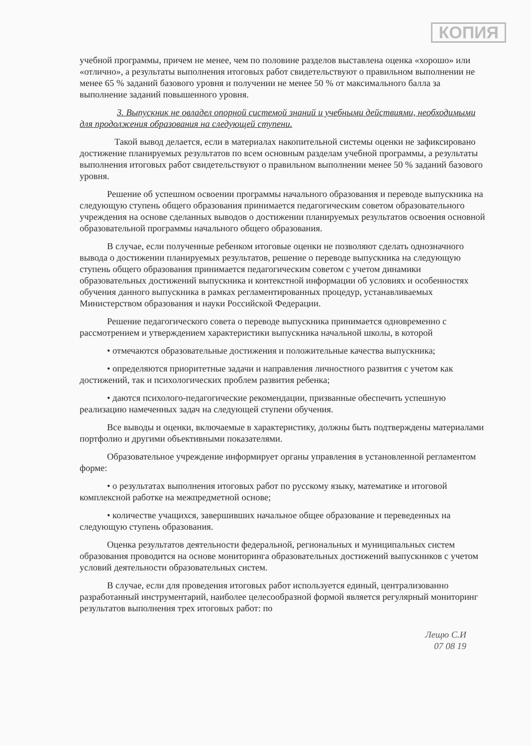КОПИЯ
учебной программы, причем не менее, чем по половине разделов выставлена оценка «хорошо» или «отлично», а результаты выполнения итоговых работ свидетельствуют о правильном выполнении не менее 65 % заданий базового уровня и получении не менее 50 % от максимального балла за выполнение заданий повышенного уровня.
3. Выпускник не овладел опорной системой знаний и учебными действиями, необходимыми для продолжения образования на следующей ступени.
Такой вывод делается, если в материалах накопительной системы оценки не зафиксировано достижение планируемых результатов по всем основным разделам учебной программы, а результаты выполнения итоговых работ свидетельствуют о правильном выполнении менее 50 % заданий базового уровня.
Решение об успешном освоении программы начального образования и переводе выпускника на следующую ступень общего образования принимается педагогическим советом образовательного учреждения на основе сделанных выводов о достижении планируемых результатов освоения основной образовательной программы начального общего образования.
В случае, если полученные ребенком итоговые оценки не позволяют сделать однозначного вывода о достижении планируемых результатов, решение о переводе выпускника на следующую ступень общего образования принимается педагогическим советом с учетом динамики образовательных достижений выпускника и контекстной информации об условиях и особенностях обучения данного выпускника в рамках регламентированных процедур, устанавливаемых Министерством образования и науки Российской Федерации.
Решение педагогического совета о переводе выпускника принимается одновременно с рассмотрением и утверждением характеристики выпускника начальной школы, в которой
• отмечаются образовательные достижения и положительные качества выпускника;
• определяются приоритетные задачи и направления личностного развития с учетом как достижений, так и психологических проблем развития ребенка;
• даются психолого-педагогические рекомендации, призванные обеспечить успешную реализацию намеченных задач на следующей ступени обучения.
Все выводы и оценки, включаемые в характеристику, должны быть подтверждены материалами портфолио и другими объективными показателями.
Образовательное учреждение информирует органы управления в установленной регламентом форме:
• о результатах выполнения итоговых работ по русскому языку, математике и итоговой комплексной работке на межпредметной основе;
• количестве учащихся, завершивших начальное общее образование и переведенных на следующую ступень образования.
Оценка результатов деятельности федеральной, региональных и муниципальных систем образования проводится на основе мониторинга образовательных достижений выпускников с учетом условий деятельности образовательных систем.
В случае, если для проведения итоговых работ используется единый, централизованно разработанный инструментарий, наиболее целесообразной формой является регулярный мониторинг результатов выполнения трех итоговых работ: по
Лещю С.И
07 08 19